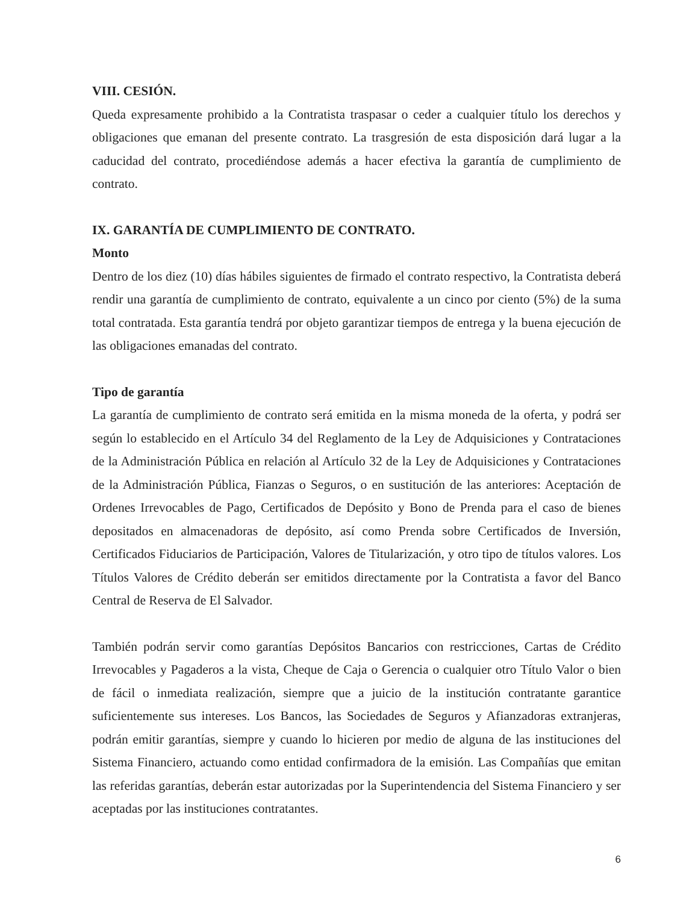VIII. CESIÓN.
Queda expresamente prohibido a la Contratista traspasar o ceder a cualquier título los derechos y obligaciones que emanan del presente contrato. La trasgresión de esta disposición dará lugar a la caducidad del contrato, procediéndose además a hacer efectiva la garantía de cumplimiento de contrato.
IX. GARANTÍA DE CUMPLIMIENTO DE CONTRATO.
Monto
Dentro de los diez (10) días hábiles siguientes de firmado el contrato respectivo, la Contratista deberá rendir una garantía de cumplimiento de contrato, equivalente a un cinco por ciento (5%) de la suma total contratada. Esta garantía tendrá por objeto garantizar tiempos de entrega y la buena ejecución de las obligaciones emanadas del contrato.
Tipo de garantía
La garantía de cumplimiento de contrato será emitida en la misma moneda de la oferta, y podrá ser según lo establecido en el Artículo 34 del Reglamento de la Ley de Adquisiciones y Contrataciones de la Administración Pública en relación al Artículo 32 de la Ley de Adquisiciones y Contrataciones de la Administración Pública, Fianzas o Seguros, o en sustitución de las anteriores: Aceptación de Ordenes Irrevocables de Pago, Certificados de Depósito y Bono de Prenda para el caso de bienes depositados en almacenadoras de depósito, así como Prenda sobre Certificados de Inversión, Certificados Fiduciarios de Participación, Valores de Titularización, y otro tipo de títulos valores. Los Títulos Valores de Crédito deberán ser emitidos directamente por la Contratista a favor del Banco Central de Reserva de El Salvador.
También podrán servir como garantías Depósitos Bancarios con restricciones, Cartas de Crédito Irrevocables y Pagaderos a la vista, Cheque de Caja o Gerencia o cualquier otro Título Valor o bien de fácil o inmediata realización, siempre que a juicio de la institución contratante garantice suficientemente sus intereses. Los Bancos, las Sociedades de Seguros y Afianzadoras extranjeras, podrán emitir garantías, siempre y cuando lo hicieren por medio de alguna de las instituciones del Sistema Financiero, actuando como entidad confirmadora de la emisión. Las Compañías que emitan las referidas garantías, deberán estar autorizadas por la Superintendencia del Sistema Financiero y ser aceptadas por las instituciones contratantes.
6